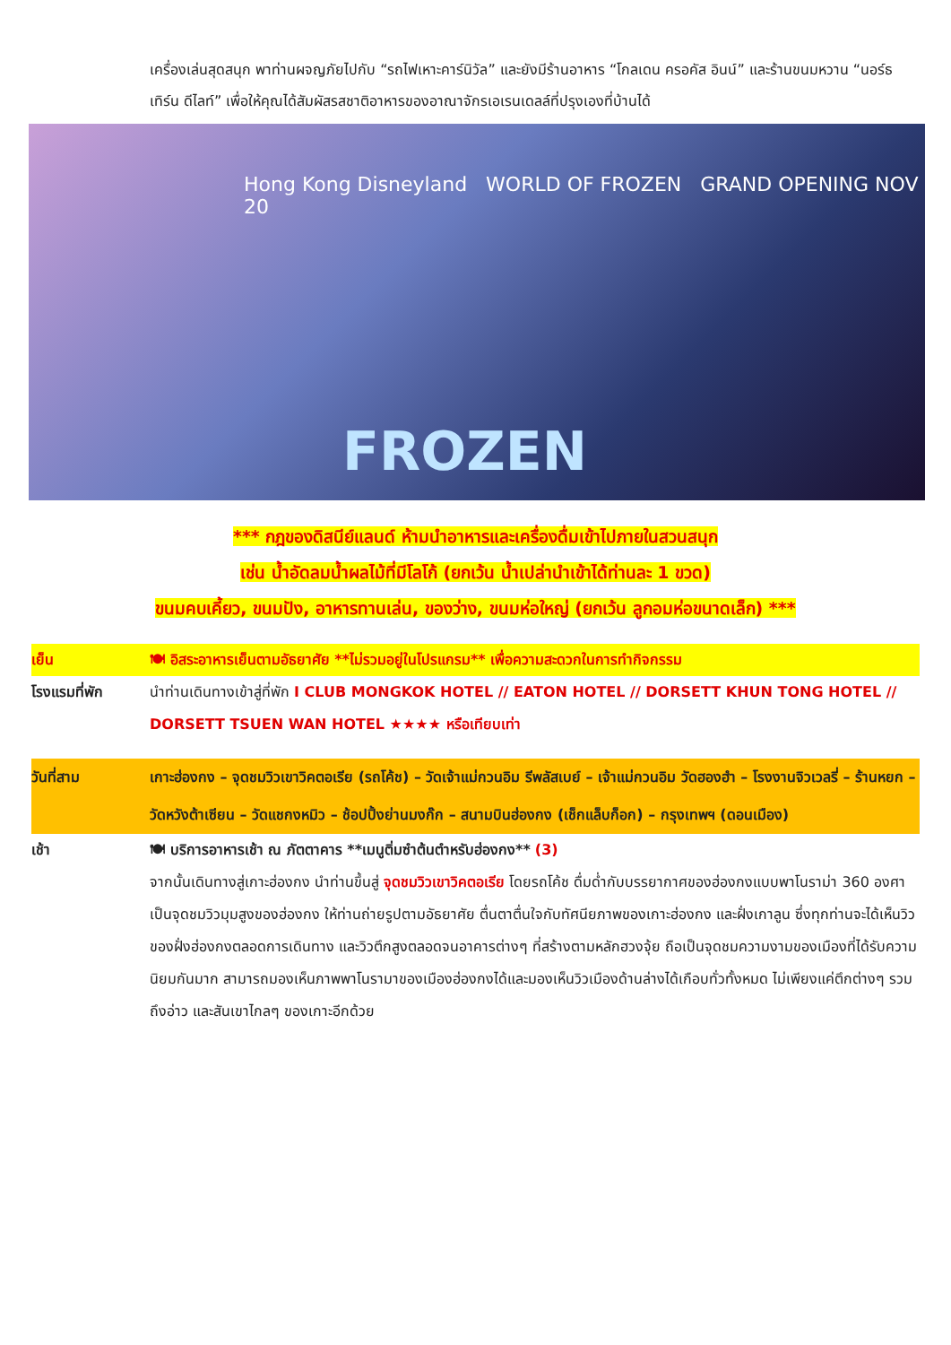เครื่องเล่นสุดสนุก พาท่านผจญภัยไปกับ “รถไฟเหาะคาร์นิวัล” และยังมีร้านอาหาร “โกลเดน ครอคัส อินน์” และร้านขนมหวาน “นอร์ธเทิร์น ดีไลท์” เพื่อให้คุณได้สัมผัสรสชาติอาหารของอาณาจักรเอเรนเดลล์ที่ปรุงเองที่บ้านได้
Hong Kong Disneyland WORLD OF FROZEN GRAND OPENING NOV 20
FROZEN
*** กฎของดิสนีย์แลนด์ ห้ามนำอาหารและเครื่องดื่มเข้าไปภายในสวนสนุก
เช่น น้ำอัดลมน้ำผลไม้ที่มีโลโก้ (ยกเว้น น้ำเปล่านำเข้าได้ท่านละ 1 ขวด)
ขนมคบเคี้ยว, ขนมปัง, อาหารทานเล่น, ของว่าง, ขนมห่อใหญ่ (ยกเว้น ลูกอมห่อขนาดเล็ก) ***
เย็น 🍽 อิสระอาหารเย็นตามอัธยาศัย **ไม่รวมอยู่ในโปรแกรม** เพื่อความสะดวกในการทำกิจกรรม
โรงแรมที่พัก นำท่านเดินทางเข้าสู่ที่พัก I CLUB MONGKOK HOTEL // EATON HOTEL // DORSETT KHUN TONG HOTEL // DORSETT TSUEN WAN HOTEL ★★★★ หรือเทียบเท่า
วันที่สาม เกาะฮ่องกง – จุดชมวิวเขาวิคตอเรีย (รถโค้ช) – วัดเจ้าแม่กวนอิม รีพลัสเบย์ – เจ้าแม่กวนอิม วัดฮองฮำ – โรงงานจิวเวลรี่ – ร้านหยก – วัดหวังต้าเซียน – วัดแชกงหมิว – ช้อปปิ้งย่านมงก๊ก – สนามบินฮ่องกง (เช็กแล็บก็อก) – กรุงเทพฯ (ดอนเมือง)
เช้า 🍽 บริการอาหารเช้า ณ ภัตตาคาร **เมนูติ่มซำต้นตำหรับฮ่องกง** (3)
จากนั้นเดินทางสู่เกาะฮ่องกง นำท่านขึ้นสู่ จุดชมวิวเขาวิคตอเรีย โดยรถโค้ช ดื่มด่ำกับบรรยากาศของฮ่องกงแบบพาโนราม่า 360 องศา เป็นจุดชมวิวมุมสูงของฮ่องกง ให้ท่านถ่ายรูปตามอัธยาศัย ตื่นตาตื่นใจกับทัศนียภาพของเกาะฮ่องกง และฝั่งเกาลูน ซึ่งทุกท่านจะได้เห็นวิวของฝั่งฮ่องกงตลอดการเดินทาง และวิวตึกสูงตลอดจนอาคารต่างๆ ที่สร้างตามหลักฮวงจุ้ย ถือเป็นจุดชมความงามของเมืองที่ได้รับความนิยมกันมาก สามารถมองเห็นภาพพาโนรามาของเมืองฮ่องกงได้และมองเห็นวิวเมืองด้านล่างได้เกือบทั่วทั้งหมด ไม่เพียงแค่ตึกต่างๆ รวมถึงอ่าว และสันเขาไกลๆ ของเกาะอีกด้วย